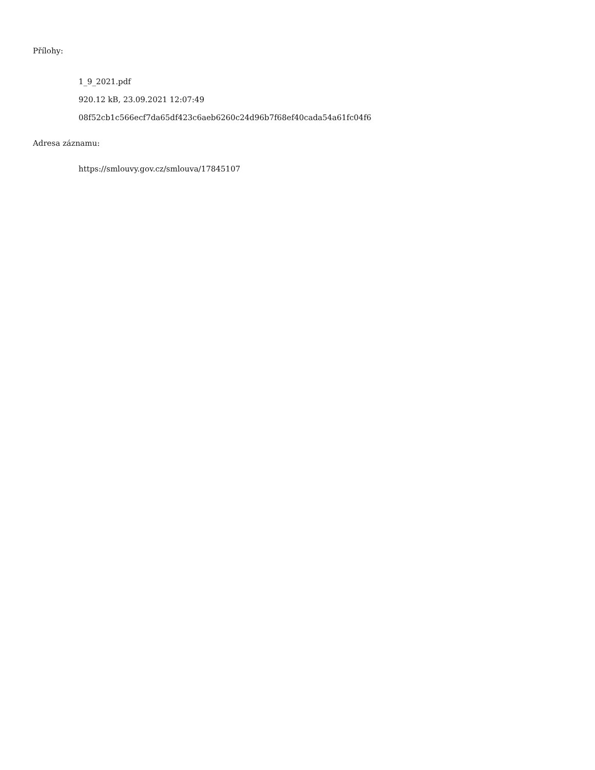Přílohy:
1_9_2021.pdf
920.12 kB, 23.09.2021 12:07:49
08f52cb1c566ecf7da65df423c6aeb6260c24d96b7f68ef40cada54a61fc04f6
Adresa záznamu:
https://smlouvy.gov.cz/smlouva/17845107